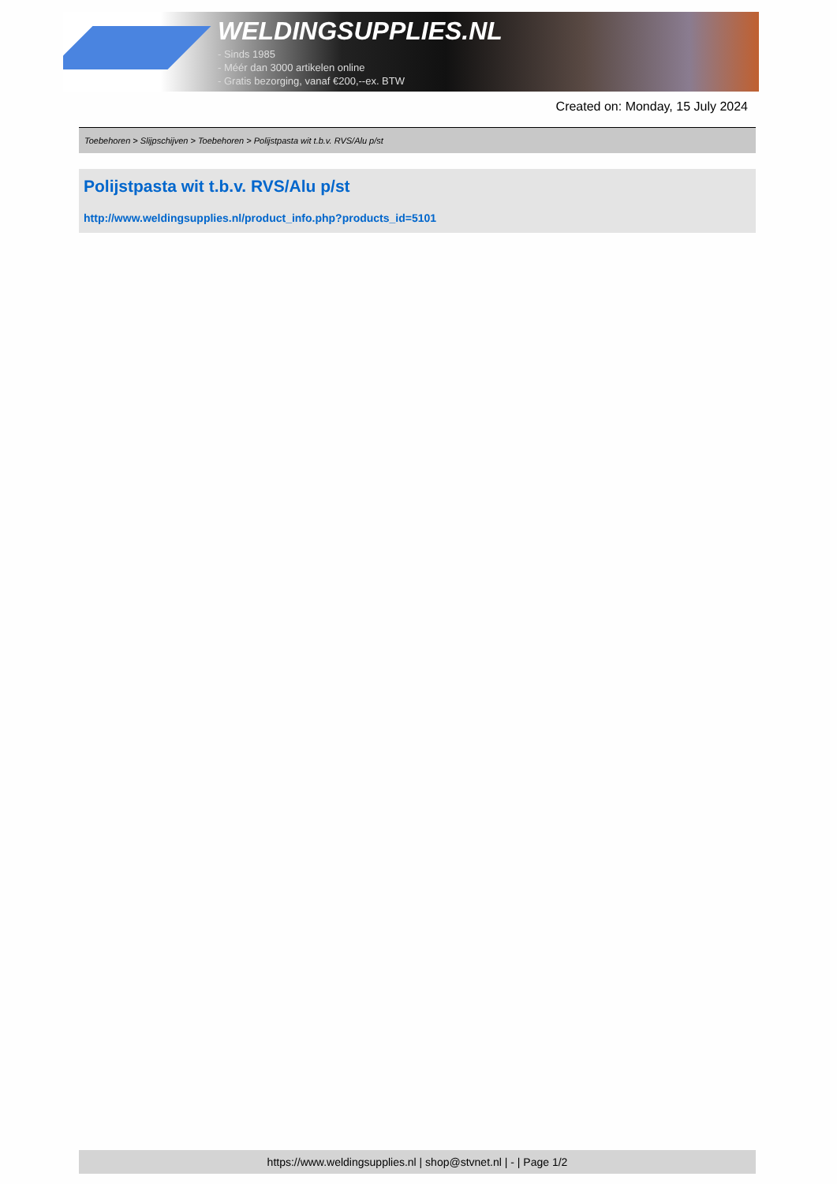WELDINGSUPPLIES.NL
- Sinds 1985
- Méér dan 3000 artikelen online
- Gratis bezorging, vanaf €200,--ex. BTW
Created on: Monday, 15 July 2024
Toebehoren > Slijpschijven > Toebehoren > Polijstpasta wit t.b.v. RVS/Alu p/st
Polijstpasta wit t.b.v. RVS/Alu p/st
http://www.weldingsupplies.nl/product_info.php?products_id=5101
https://www.weldingsupplies.nl | shop@stvnet.nl | - | Page 1/2